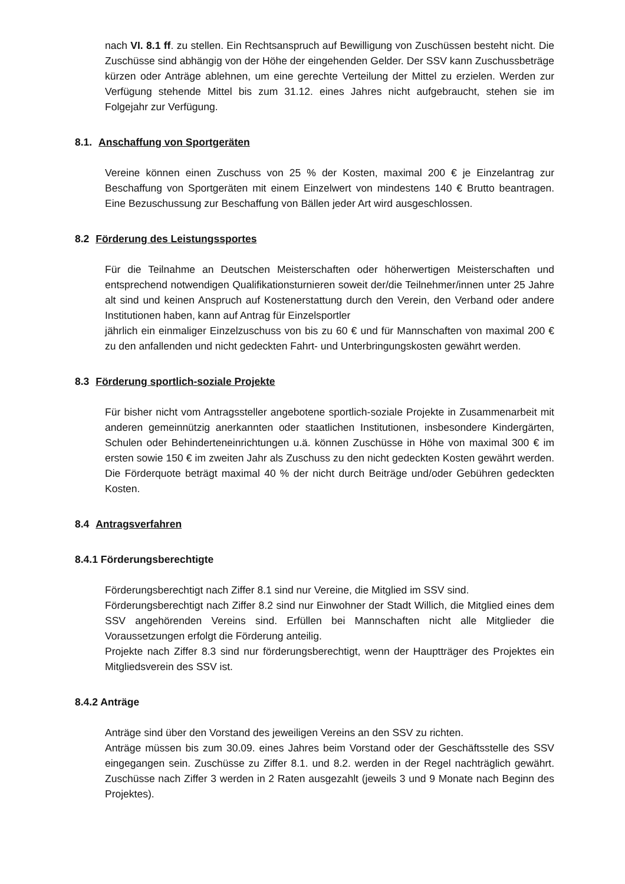nach VI. 8.1 ff. zu stellen. Ein Rechtsanspruch auf Bewilligung von Zuschüssen besteht nicht. Die Zuschüsse sind abhängig von der Höhe der eingehenden Gelder. Der SSV kann Zuschussbeträge kürzen oder Anträge ablehnen, um eine gerechte Verteilung der Mittel zu erzielen. Werden zur Verfügung stehende Mittel bis zum 31.12. eines Jahres nicht aufgebraucht, stehen sie im Folgejahr zur Verfügung.
8.1. Anschaffung von Sportgeräten
Vereine können einen Zuschuss von 25 % der Kosten, maximal 200 € je Einzelantrag zur Beschaffung von Sportgeräten mit einem Einzelwert von mindestens 140 € Brutto beantragen. Eine Bezuschussung zur Beschaffung von Bällen jeder Art wird ausgeschlossen.
8.2 Förderung des Leistungssportes
Für die Teilnahme an Deutschen Meisterschaften oder höherwertigen Meisterschaften und entsprechend notwendigen Qualifikationsturnieren soweit der/die Teilnehmer/innen unter 25 Jahre alt sind und keinen Anspruch auf Kostenerstattung durch den Verein, den Verband oder andere Institutionen haben, kann auf Antrag für Einzelsportler
jährlich ein einmaliger Einzelzuschuss von bis zu 60 € und für Mannschaften von maximal 200 € zu den anfallenden und nicht gedeckten Fahrt- und Unterbringungskosten gewährt werden.
8.3 Förderung sportlich-soziale Projekte
Für bisher nicht vom Antragssteller angebotene sportlich-soziale Projekte in Zusammenarbeit mit anderen gemeinnützig anerkannten oder staatlichen Institutionen, insbesondere Kindergärten, Schulen oder Behinderteneinrichtungen u.ä. können Zuschüsse in Höhe von maximal 300 € im ersten sowie 150 € im zweiten Jahr als Zuschuss zu den nicht gedeckten Kosten gewährt werden. Die Förderquote beträgt maximal 40 % der nicht durch Beiträge und/oder Gebühren gedeckten Kosten.
8.4 Antragsverfahren
8.4.1 Förderungsberechtigte
Förderungsberechtigt nach Ziffer 8.1 sind nur Vereine, die Mitglied im SSV sind.
Förderungsberechtigt nach Ziffer 8.2 sind nur Einwohner der Stadt Willich, die Mitglied eines dem SSV angehörenden Vereins sind. Erfüllen bei Mannschaften nicht alle Mitglieder die Voraussetzungen erfolgt die Förderung anteilig.
Projekte nach Ziffer 8.3 sind nur förderungsberechtigt, wenn der Hauptträger des Projektes ein Mitgliedsverein des SSV ist.
8.4.2 Anträge
Anträge sind über den Vorstand des jeweiligen Vereins an den SSV zu richten.
Anträge müssen bis zum 30.09. eines Jahres beim Vorstand oder der Geschäftsstelle des SSV eingegangen sein. Zuschüsse zu Ziffer 8.1. und 8.2. werden in der Regel nachträglich gewährt. Zuschüsse nach Ziffer 3 werden in 2 Raten ausgezahlt (jeweils 3 und 9 Monate nach Beginn des Projektes).